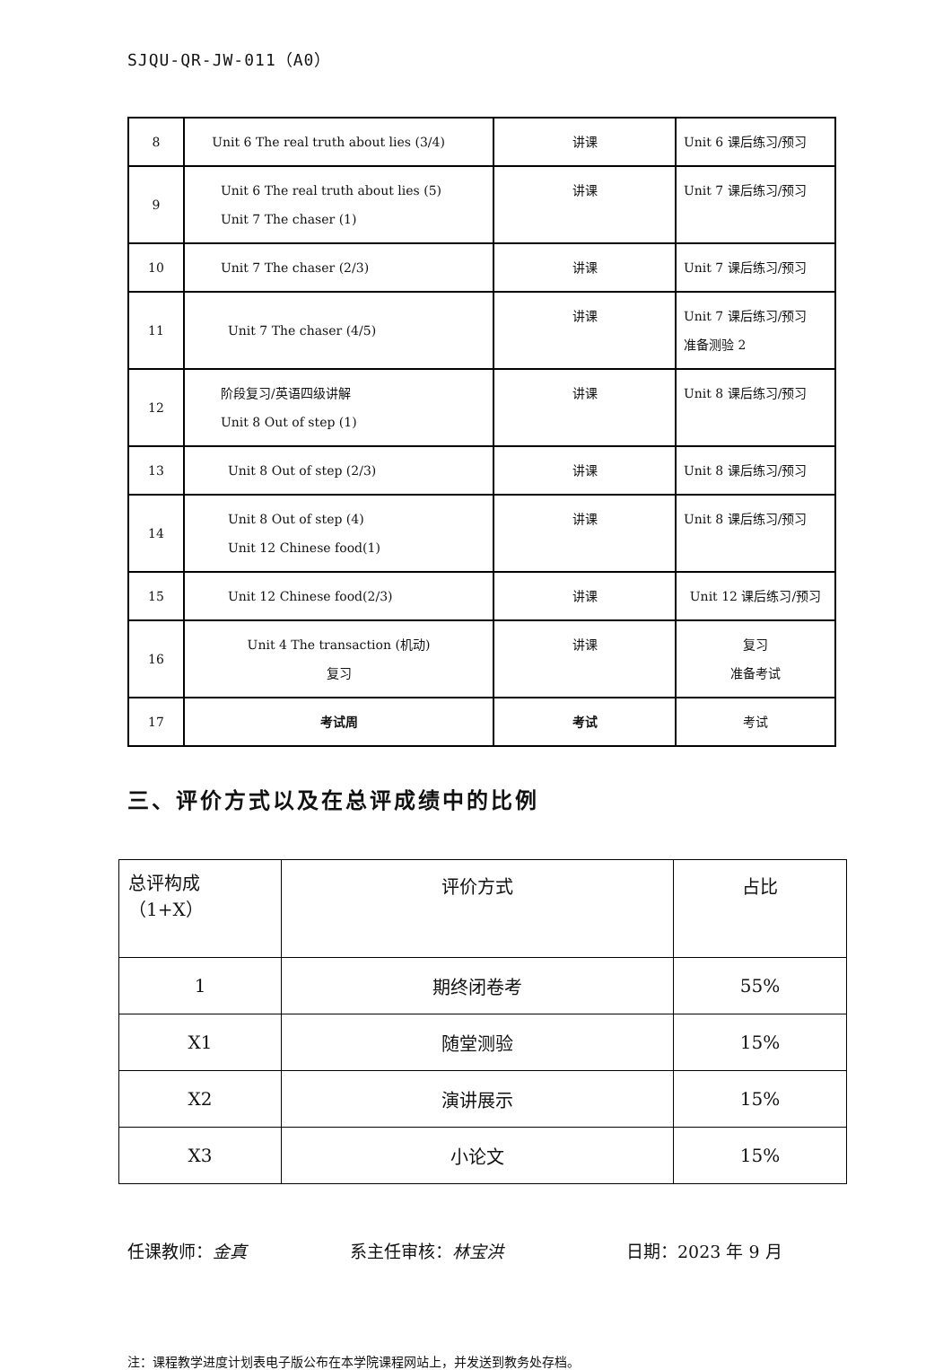SJQU-QR-JW-011（A0）
| 8 | Unit 6 The real truth about lies (3/4) | 讲课 | Unit 6 课后练习/预习 |
| 9 | Unit 6 The real truth about lies (5) Unit 7 The chaser (1) | 讲课 | Unit 7 课后练习/预习 |
| 10 | Unit 7 The chaser (2/3) | 讲课 | Unit 7 课后练习/预习 |
| 11 | Unit 7 The chaser (4/5) | 讲课 | Unit 7 课后练习/预习 准备测验 2 |
| 12 | 阶段复习/英语四级讲解 Unit 8 Out of step (1) | 讲课 | Unit 8 课后练习/预习 |
| 13 | Unit 8 Out of step (2/3) | 讲课 | Unit 8 课后练习/预习 |
| 14 | Unit 8 Out of step (4) Unit 12 Chinese food(1) | 讲课 | Unit 8 课后练习/预习 |
| 15 | Unit 12 Chinese food(2/3) | 讲课 | Unit 12 课后练习/预习 |
| 16 | Unit 4 The transaction (机动) 复习 | 讲课 | 复习 准备考试 |
| 17 | 考试周 | 考试 | 考试 |
三、评价方式以及在总评成绩中的比例
| 总评构成 （1+X） | 评价方式 | 占比 |
| 1 | 期终闭卷考 | 55% |
| X1 | 随堂测验 | 15% |
| X2 | 演讲展示 | 15% |
| X3 | 小论文 | 15% |
任课教师：金真 系主任审核：林宝洪 日期：2023 年 9 月
注：课程教学进度计划表电子版公布在本学院课程网站上，并发送到教务处存档。